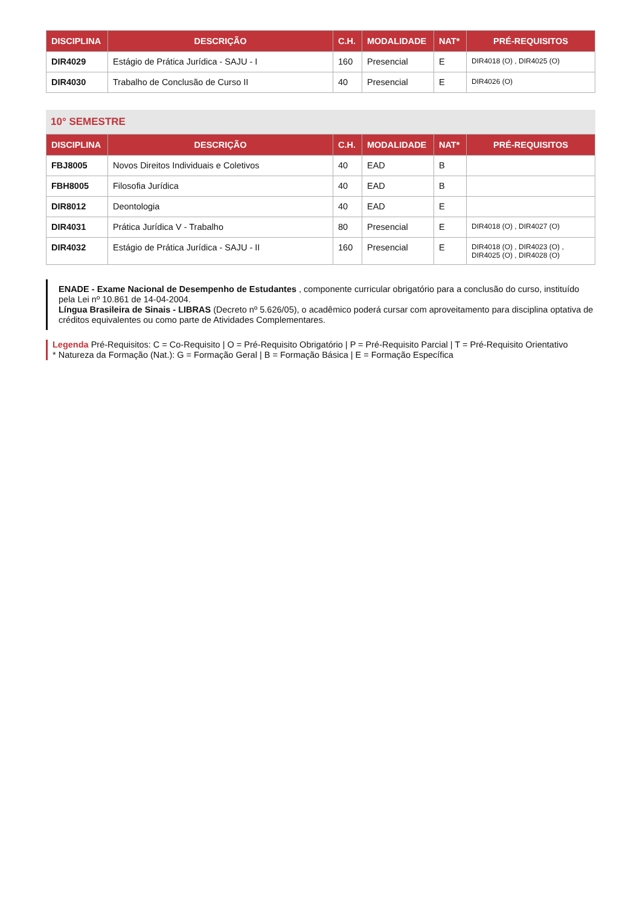| DISCIPLINA | DESCRIÇÃO | C.H. | MODALIDADE | NAT* | PRÉ-REQUISITOS |
| --- | --- | --- | --- | --- | --- |
| DIR4029 | Estágio de Prática Jurídica - SAJU - I | 160 | Presencial | E | DIR4018 (O) , DIR4025 (O) |
| DIR4030 | Trabalho de Conclusão de Curso II | 40 | Presencial | E | DIR4026 (O) |
10° SEMESTRE
| DISCIPLINA | DESCRIÇÃO | C.H. | MODALIDADE | NAT* | PRÉ-REQUISITOS |
| --- | --- | --- | --- | --- | --- |
| FBJ8005 | Novos Direitos Individuais e Coletivos | 40 | EAD | B | |
| FBH8005 | Filosofia Jurídica | 40 | EAD | B | |
| DIR8012 | Deontologia | 40 | EAD | E | |
| DIR4031 | Prática Jurídica V - Trabalho | 80 | Presencial | E | DIR4018 (O) , DIR4027 (O) |
| DIR4032 | Estágio de Prática Jurídica - SAJU - II | 160 | Presencial | E | DIR4018 (O) , DIR4023 (O) , DIR4025 (O) , DIR4028 (O) |
ENADE - Exame Nacional de Desempenho de Estudantes , componente curricular obrigatório para a conclusão do curso, instituído pela Lei nº 10.861 de 14-04-2004.
Língua Brasileira de Sinais - LIBRAS (Decreto nº 5.626/05), o acadêmico poderá cursar com aproveitamento para disciplina optativa de créditos equivalentes ou como parte de Atividades Complementares.
Legenda Pré-Requisitos: C = Co-Requisito | O = Pré-Requisito Obrigatório | P = Pré-Requisito Parcial | T = Pré-Requisito Orientativo
* Natureza da Formação (Nat.): G = Formação Geral | B = Formação Básica | E = Formação Específica